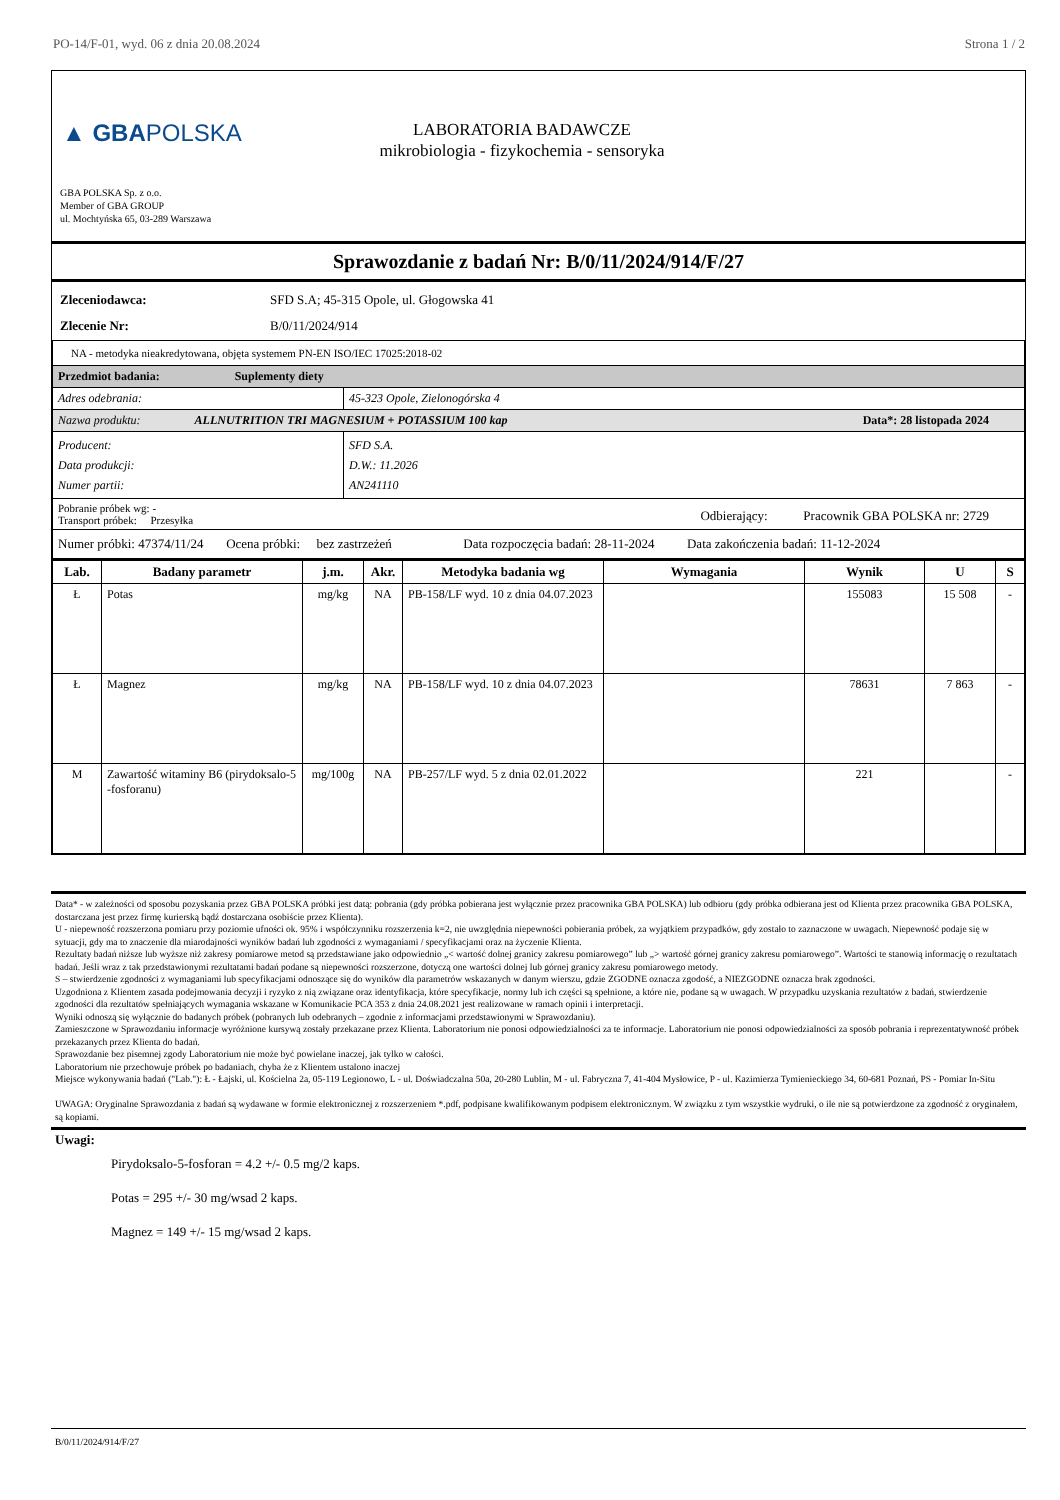PO-14/F-01, wyd. 06 z dnia 20.08.2024 Strona 1 / 2
▲ GBAPOLSKA
LABORATORIA BADAWCZE
mikrobiologia - fizykochemia - sensoryka
GBA POLSKA Sp. z o.o.
Member of GBA GROUP
ul. Mochtyńska 65, 03-289 Warszawa
Sprawozdanie z badań Nr: B/0/11/2024/914/F/27
Zleceniodawca: SFD S.A; 45-315 Opole, ul. Głogowska 41
Zlecenie Nr: B/0/11/2024/914
| NA - metodyka nieakredytowana, objęta systemem PN-EN ISO/IEC 17025:2018-02 | |
| Przedmiot badania: Suplementy diety | |
| Adres odebrania: | 45-323 Opole, Zielonogórska 4 |
| Nazwa produktu: ALLNUTRITION TRI MAGNESIUM + POTASSIUM 100 kap Data*: 28 listopada 2024 | |
| Producent: Data produkcji: Numer partii: | SFD S.A. D.W.: 11.2026 AN241110 |
| Pobranie próbek wg: - Odbierający: Pracownik GBA POLSKA nr: 2729 Transport próbek: Przesyłka | |
| Numer próbki: 47374/11/24 Ocena próbki: bez zastrzeżeń Data rozpoczęcia badań: 28-11-2024 Data zakończenia badań: 11-12-2024 | |
| Lab. | Badany parametr | j.m. | Akr. | Metodyka badania wg | Wymagania | Wynik | U | S |
| --- | --- | --- | --- | --- | --- | --- | --- | --- |
| Ł | Potas | mg/kg | NA | PB-158/LF wyd. 10 z dnia 04.07.2023 | | 155083 | 15 508 | - |
| Ł | Magnez | mg/kg | NA | PB-158/LF wyd. 10 z dnia 04.07.2023 | | 78631 | 7 863 | - |
| M | Zawartość witaminy B6 (pirydoksalo-5 -fosforanu) | mg/100g | NA | PB-257/LF wyd. 5 z dnia 02.01.2022 | | 221 | | - |
Data* - w zależności od sposobu pozyskania przez GBA POLSKA próbki jest datą: pobrania (gdy próbka pobierana jest wyłącznie przez pracownika GBA POLSKA) lub odbioru (gdy próbka odbierana jest od Klienta przez pracownika GBA POLSKA, dostarczana jest przez firmę kurierską bądź dostarczana osobiście przez Klienta).
U - niepewność rozszerzona pomiaru przy poziomie ufności ok. 95% i współczynniku rozszerzenia k=2, nie uwzględnia niepewności pobierania próbek, za wyjątkiem przypadków, gdy zostało to zaznaczone w uwagach. Niepewność podaje się w sytuacji, gdy ma to znaczenie dla miarodajności wyników badań lub zgodności z wymaganiami / specyfikacjami oraz na życzenie Klienta.
Rezultaty badań niższe lub wyższe niż zakresy pomiarowe metod są przedstawiane jako odpowiednio „< wartość dolnej granicy zakresu pomiarowego” lub „> wartość górnej granicy zakresu pomiarowego”. Wartości te stanowią informację o rezultatach badań. Jeśli wraz z tak przedstawionymi rezultatami badań podane są niepewności rozszerzone, dotyczą one wartości dolnej lub górnej granicy zakresu pomiarowego metody.
S – stwierdzenie zgodności z wymaganiami lub specyfikacjami odnoszące się do wyników dla parametrów wskazanych w danym wierszu, gdzie ZGODNE oznacza zgodość, a NIEZGODNE oznacza brak zgodności.
Uzgodniona z Klientem zasada podejmowania decyzji i ryzyko z nią związane oraz identyfikacja, które specyfikacje, normy lub ich części są spełnione, a które nie, podane są w uwagach. W przypadku uzyskania rezultatów z badań, stwierdzenie zgodności dla rezultatów spełniających wymagania wskazane w Komunikacie PCA 353 z dnia 24.08.2021 jest realizowane w ramach opinii i interpretacji.
Wyniki odnoszą się wyłącznie do badanych próbek (pobranych lub odebranych – zgodnie z informacjami przedstawionymi w Sprawozdaniu).
Zamieszczone w Sprawozdaniu informacje wyróżnione kursywą zostały przekazane przez Klienta. Laboratorium nie ponosi odpowiedzialności za te informacje. Laboratorium nie ponosi odpowiedzialności za sposób pobrania i reprezentatywność próbek przekazanych przez Klienta do badań.
Sprawozdanie bez pisemnej zgody Laboratorium nie może być powielane inaczej, jak tylko w całości.
Laboratorium nie przechowuje próbek po badaniach, chyba że z Klientem ustalono inaczej
Miejsce wykonywania badań ("Lab."): Ł - Łajski, ul. Kościelna 2a, 05-119 Legionowo, L - ul. Doświadczalna 50a, 20-280 Lublin, M - ul. Fabryczna 7, 41-404 Mysłowice, P - ul. Kazimierza Tymienieckiego 34, 60-681 Poznań, PS - Pomiar In-Situ
UWAGA: Oryginalne Sprawozdania z badań są wydawane w formie elektronicznej z rozszerzeniem *.pdf, podpisane kwalifikowanym podpisem elektronicznym. W związku z tym wszystkie wydruki, o ile nie są potwierdzone za zgodność z oryginałem, są kopiami.
Uwagi:
Pirydoksalo-5-fosforan = 4.2 +/- 0.5 mg/2 kaps.
Potas = 295 +/- 30 mg/wsad 2 kaps.
Magnez = 149 +/- 15 mg/wsad 2 kaps.
B/0/11/2024/914/F/27